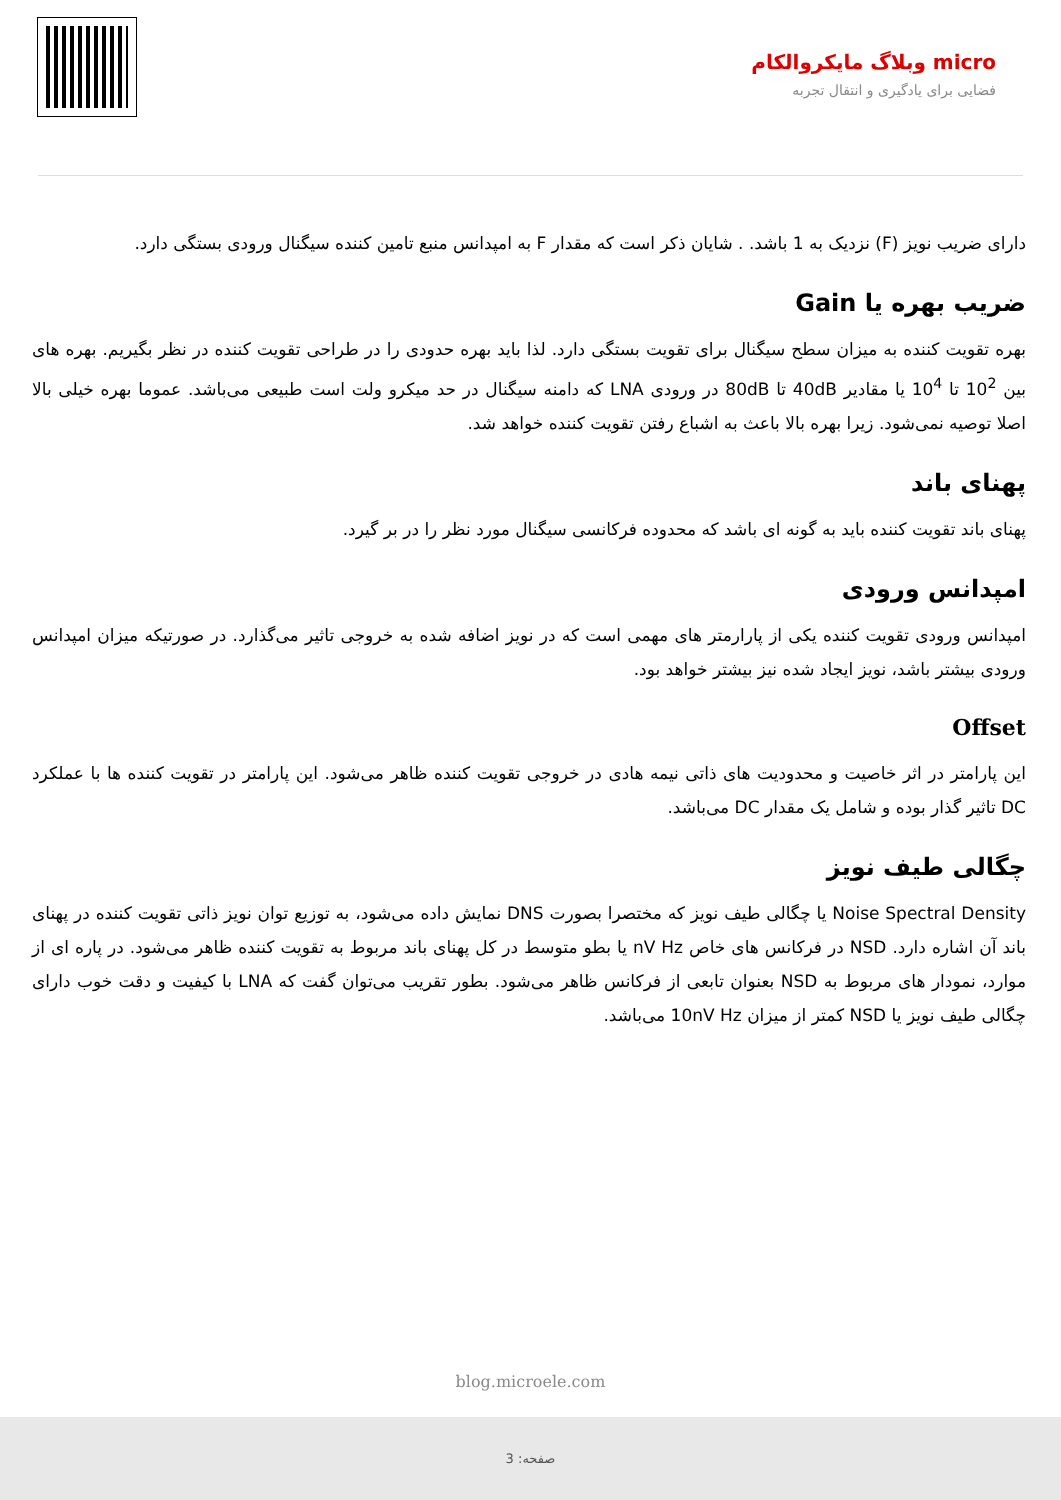micro وبلاگ مایکروالکام
فضایی برای یادگیری و انتقال تجربه
دارای ضریب نویز (F) نزدیک به 1 باشد. . شایان ذکر است که مقدار F به امپدانس منبع تامین کننده سیگنال ورودی بستگی دارد.
ضریب بهره یا Gain
بهره تقویت کننده به میزان سطح سیگنال برای تقویت بستگی دارد. لذا باید بهره حدودی را در طراحی تقویت کننده در نظر بگیریم. بهره های بین 10<sup>2</sup> تا 10<sup>4</sup> یا مقادیر 40dB تا 80dB در ورودی LNA که دامنه سیگنال در حد میکرو ولت است طبیعی می‌باشد. عموما بهره خیلی بالا اصلا توصیه نمی‌شود. زیرا بهره بالا باعث به اشباع رفتن تقویت کننده خواهد شد.
پهنای باند
پهنای باند تقویت کننده باید به گونه ای باشد که محدوده فرکانسی سیگنال مورد نظر را در بر گیرد.
امپدانس ورودی
امپدانس ورودی تقویت کننده یکی از پارارمتر های مهمی است که در نویز اضافه شده به خروجی تاثیر می‌گذارد. در صورتیکه میزان امپدانس ورودی بیشتر باشد، نویز ایجاد شده نیز بیشتر خواهد بود.
Offset
این پارامتر در اثر خاصیت و محدودیت های ذاتی نیمه هادی در خروجی تقویت کننده ظاهر می‌شود. این پارامتر در تقویت کننده ها با عملکرد DC تاثیر گذار بوده و شامل یک مقدار DC می‌باشد.
چگالی طیف نویز
Noise Spectral Density یا چگالی طیف نویز که مختصرا بصورت DNS نمایش داده می‌شود، به توزیع توان نویز ذاتی تقویت کننده در پهنای باند آن اشاره دارد. NSD در فرکانس های خاص nV Hz یا بطو متوسط در کل پهنای باند مربوط به تقویت کننده ظاهر می‌شود. در پاره ای از موارد، نمودار های مربوط به NSD بعنوان تابعی از فرکانس ظاهر می‌شود. بطور تقریب می‌توان گفت که LNA با کیفیت و دقت خوب دارای چگالی طیف نویز یا NSD کمتر از میزان 10nV Hz می‌باشد.
blog.microele.com
صفحه: 3